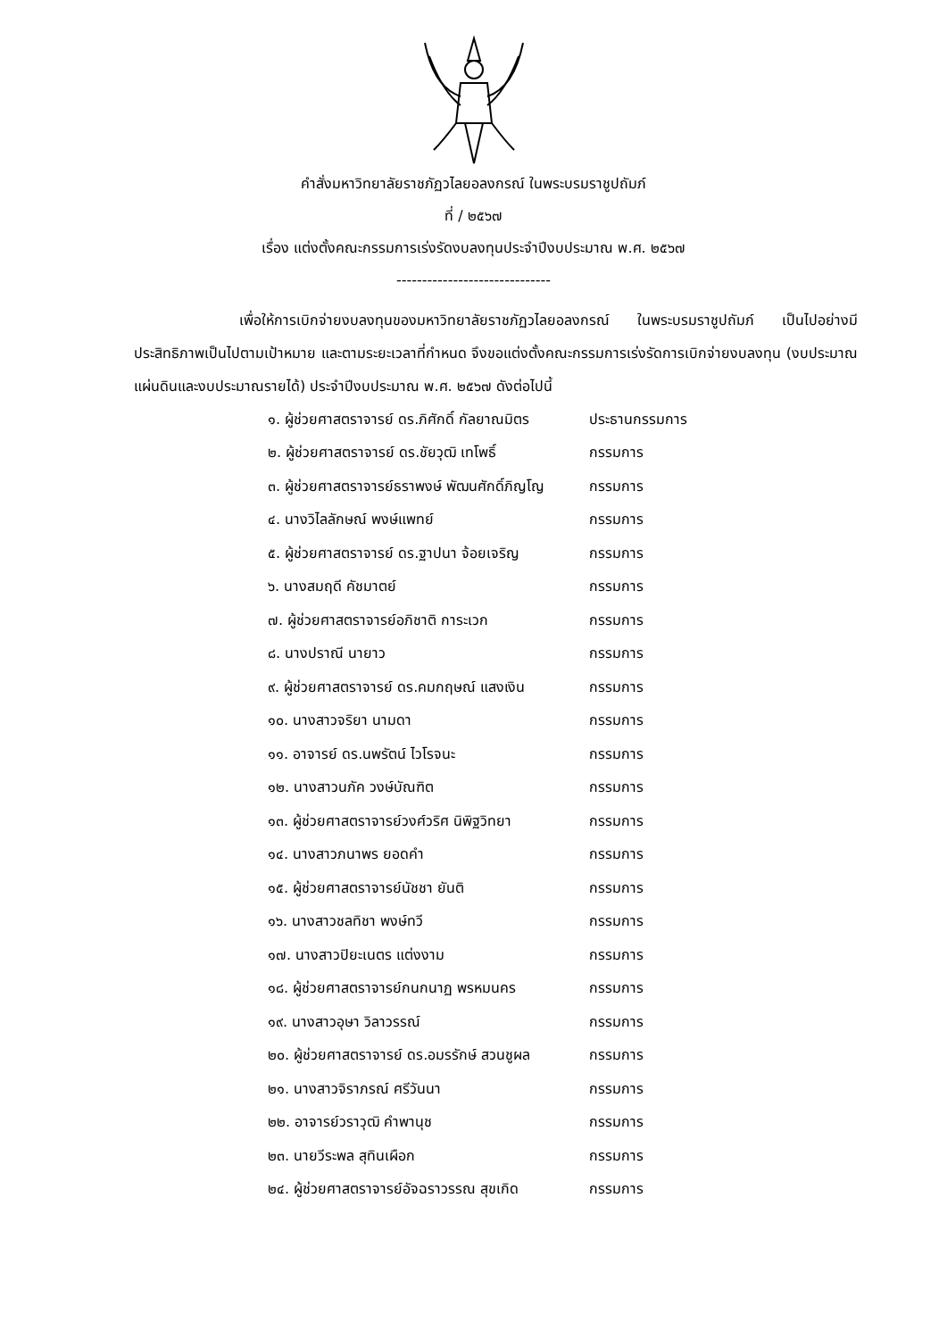คำสั่งมหาวิทยาลัยราชภัฏวไลยอลงกรณ์ ในพระบรมราชูปถัมภ์
ที่ / ๒๕๖๗
เรื่อง แต่งตั้งคณะกรรมการเร่งรัดงบลงทุนประจำปีงบประมาณ พ.ศ. ๒๕๖๗
------------------------------
เพื่อให้การเบิกจ่ายงบลงทุนของมหาวิทยาลัยราชภัฏวไลยอลงกรณ์ ในพระบรมราชูปถัมภ์ เป็นไปอย่างมีประสิทธิภาพเป็นไปตามเป้าหมาย และตามระยะเวลาที่กำหนด จึงขอแต่งตั้งคณะกรรมการเร่งรัดการเบิกจ่ายงบลงทุน (งบประมาณแผ่นดินและงบประมาณรายได้) ประจำปีงบประมาณ พ.ศ. ๒๕๖๗ ดังต่อไปนี้
| ๑. ผู้ช่วยศาสตราจารย์ ดร.ภิศักดิ์ กัลยาณมิตร | ประธานกรรมการ |
| ๒. ผู้ช่วยศาสตราจารย์ ดร.ชัยวุฒิ เทโพธิ์ | กรรมการ |
| ๓. ผู้ช่วยศาสตราจารย์ธราพงษ์ พัฒนศักดิ์ภิญโญ | กรรมการ |
| ๔. นางวิไลลักษณ์ พงษ์แพทย์ | กรรมการ |
| ๕. ผู้ช่วยศาสตราจารย์ ดร.ฐาปนา จ้อยเจริญ | กรรมการ |
| ๖. นางสมฤดี คัชมาตย์ | กรรมการ |
| ๗. ผู้ช่วยศาสตราจารย์อภิชาติ การะเวก | กรรมการ |
| ๘. นางปราณี นายาว | กรรมการ |
| ๙. ผู้ช่วยศาสตราจารย์ ดร.คมกฤษณ์ แสงเงิน | กรรมการ |
| ๑๐. นางสาวจริยา นามดา | กรรมการ |
| ๑๑. อาจารย์ ดร.นพรัตน์ ไวโรจนะ | กรรมการ |
| ๑๒. นางสาวนภัค วงษ์บัณฑิต | กรรมการ |
| ๑๓. ผู้ช่วยศาสตราจารย์วงศ์วริศ นิพิฐวิทยา | กรรมการ |
| ๑๔. นางสาวภนาพร ยอดคำ | กรรมการ |
| ๑๕. ผู้ช่วยศาสตราจารย์นัชชา ยันติ | กรรมการ |
| ๑๖. นางสาวชลทิชา พงษ์ทวี | กรรมการ |
| ๑๗. นางสาวปิยะเนตร แต่งงาม | กรรมการ |
| ๑๘. ผู้ช่วยศาสตราจารย์กนกนาฏ พรหมนคร | กรรมการ |
| ๑๙. นางสาวอุษา วิลาวรรณ์ | กรรมการ |
| ๒๐. ผู้ช่วยศาสตราจารย์ ดร.อมรรักษ์ สวนชูผล | กรรมการ |
| ๒๑. นางสาวจิราภรณ์ ศรีวันนา | กรรมการ |
| ๒๒. อาจารย์วราวุฒิ คำพานุช | กรรมการ |
| ๒๓. นายวีระพล สุทินเผือก | กรรมการ |
| ๒๔. ผู้ช่วยศาสตราจารย์อัจฉราวรรณ สุขเกิด | กรรมการ |